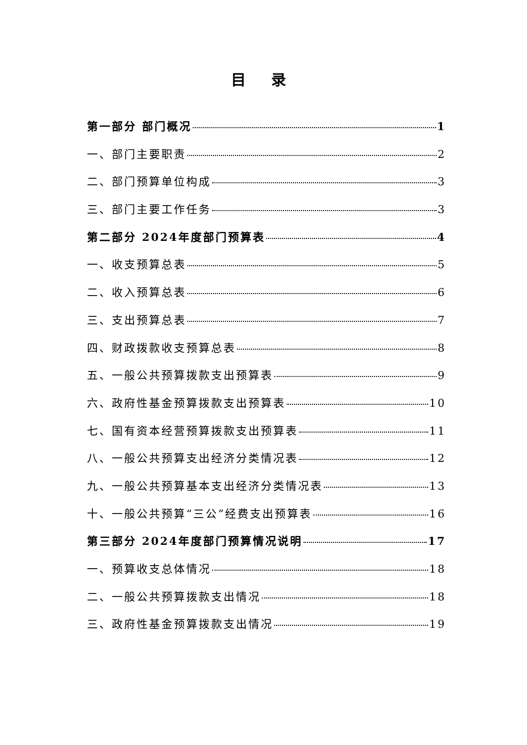目 录
第一部分 部门概况 1
一、部门主要职责 2
二、部门预算单位构成 3
三、部门主要工作任务 3
第二部分 2024年度部门预算表 4
一、收支预算总表 5
二、收入预算总表 6
三、支出预算总表 7
四、财政拨款收支预算总表 8
五、一般公共预算拨款支出预算表 9
六、政府性基金预算拨款支出预算表 10
七、国有资本经营预算拨款支出预算表 11
八、一般公共预算支出经济分类情况表 12
九、一般公共预算基本支出经济分类情况表 13
十、一般公共预算“三公”经费支出预算表 16
第三部分 2024年度部门预算情况说明 17
一、预算收支总体情况 18
二、一般公共预算拨款支出情况 18
三、政府性基金预算拨款支出情况 19